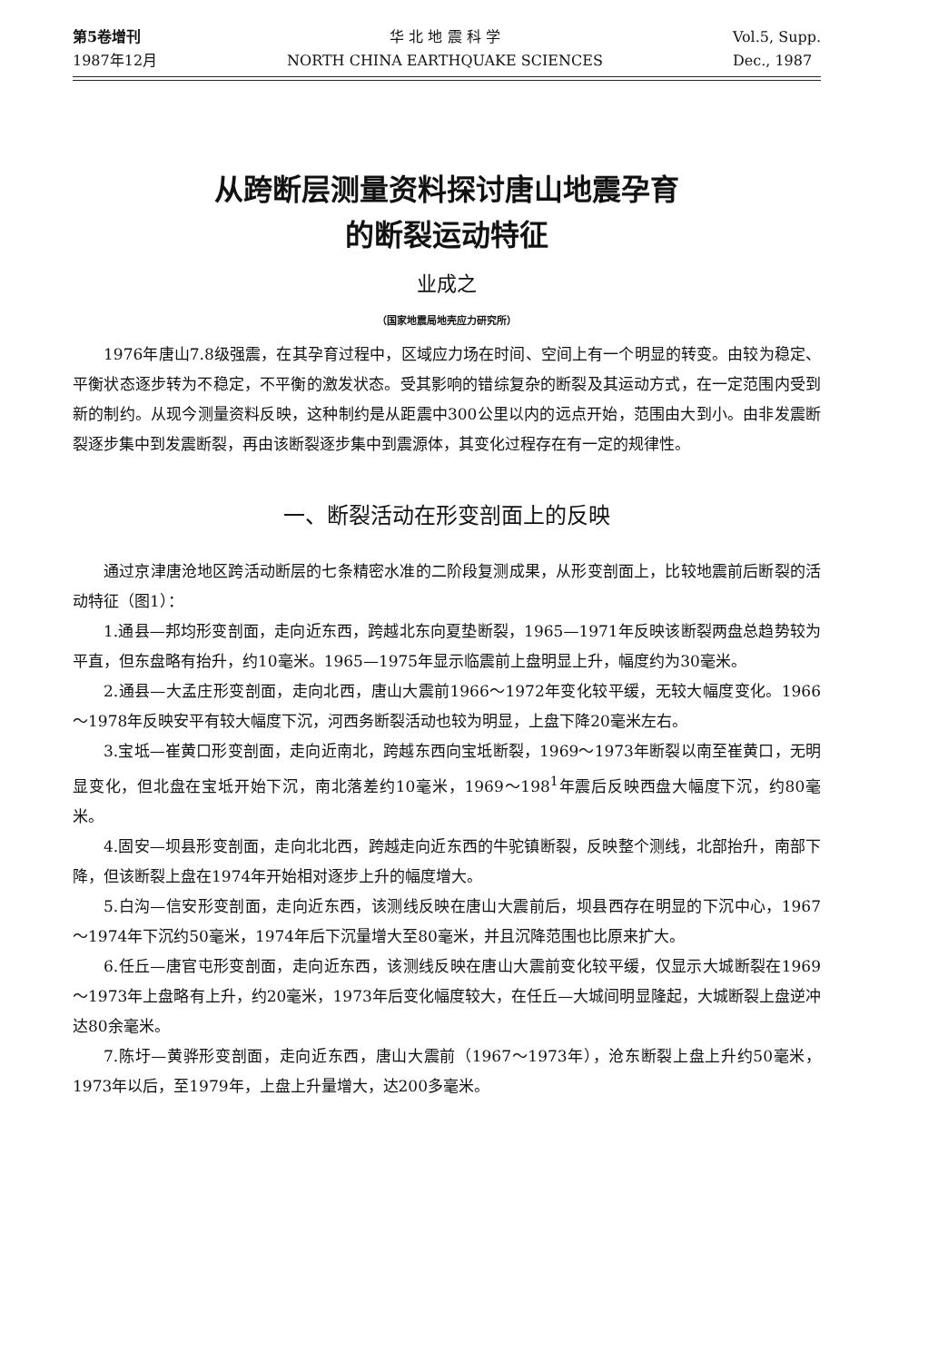第5卷增刊
1987年12月
华 北 地 震 科 学
NORTH CHINA EARTHQUAKE SCIENCES
Vol.5, Supp.
Dec., 1987
从跨断层测量资料探讨唐山地震孕育
的断裂运动特征
业成之
（国家地震局地壳应力研究所）
1976年唐山7.8级强震，在其孕育过程中，区域应力场在时间、空间上有一个明显的转变。由较为稳定、平衡状态逐步转为不稳定，不平衡的激发状态。受其影响的错综复杂的断裂及其运动方式，在一定范围内受到新的制约。从现今测量资料反映，这种制约是从距震中300公里以内的远点开始，范围由大到小。由非发震断裂逐步集中到发震断裂，再由该断裂逐步集中到震源体，其变化过程存在有一定的规律性。
一、断裂活动在形变剖面上的反映
通过京津唐沧地区跨活动断层的七条精密水准的二阶段复测成果，从形变剖面上，比较地震前后断裂的活动特征（图1）：
1.通县—邦均形变剖面，走向近东西，跨越北东向夏垫断裂，1965—1971年反映该断裂两盘总趋势较为平直，但东盘略有抬升，约10毫米。1965—1975年显示临震前上盘明显上升，幅度约为30毫米。
2.通县—大孟庄形变剖面，走向北西，唐山大震前1966～1972年变化较平缓，无较大幅度变化。1966～1978年反映安平有较大幅度下沉，河西务断裂活动也较为明显，上盘下降20毫米左右。
3.宝坻—崔黄口形变剖面，走向近南北，跨越东西向宝坻断裂，1969～1973年断裂以南至崔黄口，无明显变化，但北盘在宝坻开始下沉，南北落差约10毫米，1969～198<sup>1</sup>年震后反映西盘大幅度下沉，约80毫米。
4.固安—坝县形变剖面，走向北北西，跨越走向近东西的牛驼镇断裂，反映整个测线，北部抬升，南部下降，但该断裂上盘在1974年开始相对逐步上升的幅度增大。
5.白沟—信安形变剖面，走向近东西，该测线反映在唐山大震前后，坝县西存在明显的下沉中心，1967～1974年下沉约50毫米，1974年后下沉量增大至80毫米，并且沉降范围也比原来扩大。
6.任丘—唐官屯形变剖面，走向近东西，该测线反映在唐山大震前变化较平缓，仅显示大城断裂在1969～1973年上盘略有上升，约20毫米，1973年后变化幅度较大，在任丘—大城间明显隆起，大城断裂上盘逆冲达80余毫米。
7.陈圩—黄骅形变剖面，走向近东西，唐山大震前（1967～1973年），沧东断裂上盘上升约50毫米，1973年以后，至1979年，上盘上升量增大，达200多毫米。